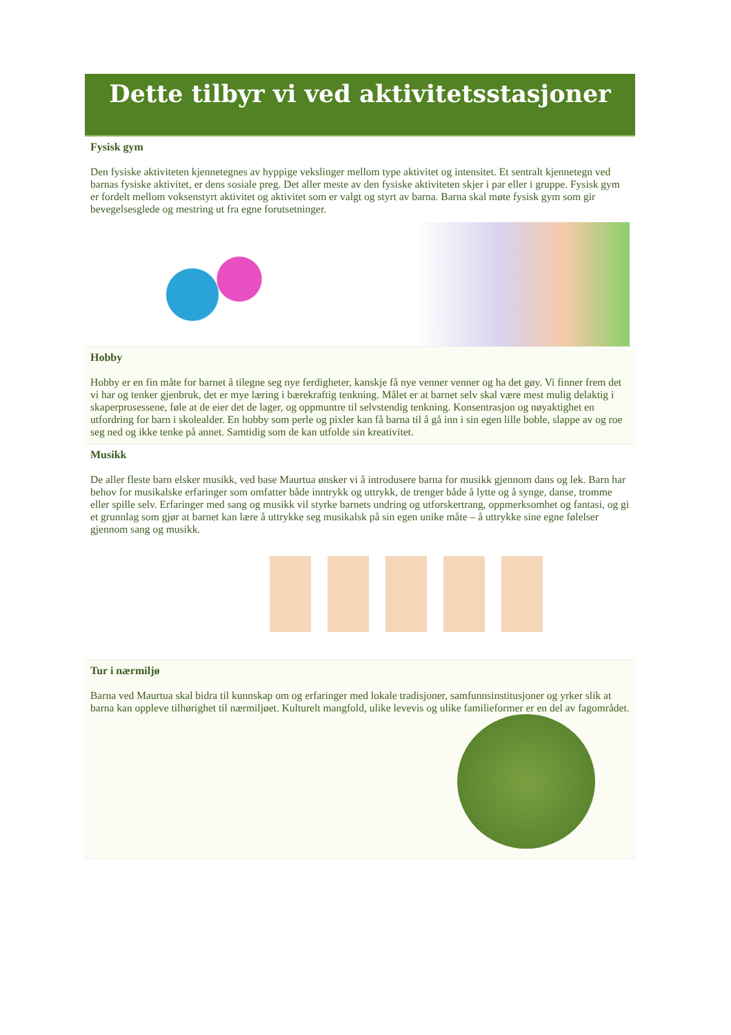Dette tilbyr vi ved aktivitetsstasjoner
Fysisk gym
Den fysiske aktiviteten kjennetegnes av hyppige vekslinger mellom type aktivitet og intensitet. Et sentralt kjennetegn ved barnas fysiske aktivitet, er dens sosiale preg. Det aller meste av den fysiske aktiviteten skjer i par eller i gruppe. Fysisk gym er fordelt mellom voksenstyrt aktivitet og aktivitet som er valgt og styrt av barna. Barna skal møte fysisk gym som gir bevegelsesglede og mestring ut fra egne forutsetninger.
Hobby
Hobby er en fin måte for barnet å tilegne seg nye ferdigheter, kanskje få nye venner venner og ha det gøy. Vi finner frem det vi har og tenker gjenbruk, det er mye læring i bærekraftig tenkning. Målet er at barnet selv skal være mest mulig delaktig i skaperprosessene, føle at de eier det de lager, og oppmuntre til selvstendig tenkning. Konsentrasjon og nøyaktighet en utfordring for barn i skolealder. En hobby som perle og pixler kan få barna til å gå inn i sin egen lille boble, slappe av og roe seg ned og ikke tenke på annet. Samtidig som de kan utfolde sin kreativitet.
Musikk
De aller fleste barn elsker musikk, ved base Maurtua ønsker vi å introdusere barna for musikk gjennom dans og lek. Barn har behov for musikalske erfaringer som omfatter både inntrykk og uttrykk, de trenger både å lytte og å synge, danse, tromme eller spille selv. Erfaringer med sang og musikk vil styrke barnets undring og utforskertrang, oppmerksomhet og fantasi, og gi et grunnlag som gjør at barnet kan lære å uttrykke seg musikalsk på sin egen unike måte – å uttrykke sine egne følelser gjennom sang og musikk.
Tur i nærmiljø
Barna ved Maurtua skal bidra til kunnskap om og erfaringer med lokale tradisjoner, samfunnsinstitusjoner og yrker slik at barna kan oppleve tilhørighet til nærmiljøet. Kulturelt mangfold, ulike levevis og ulike familieformer er en del av fagområdet.